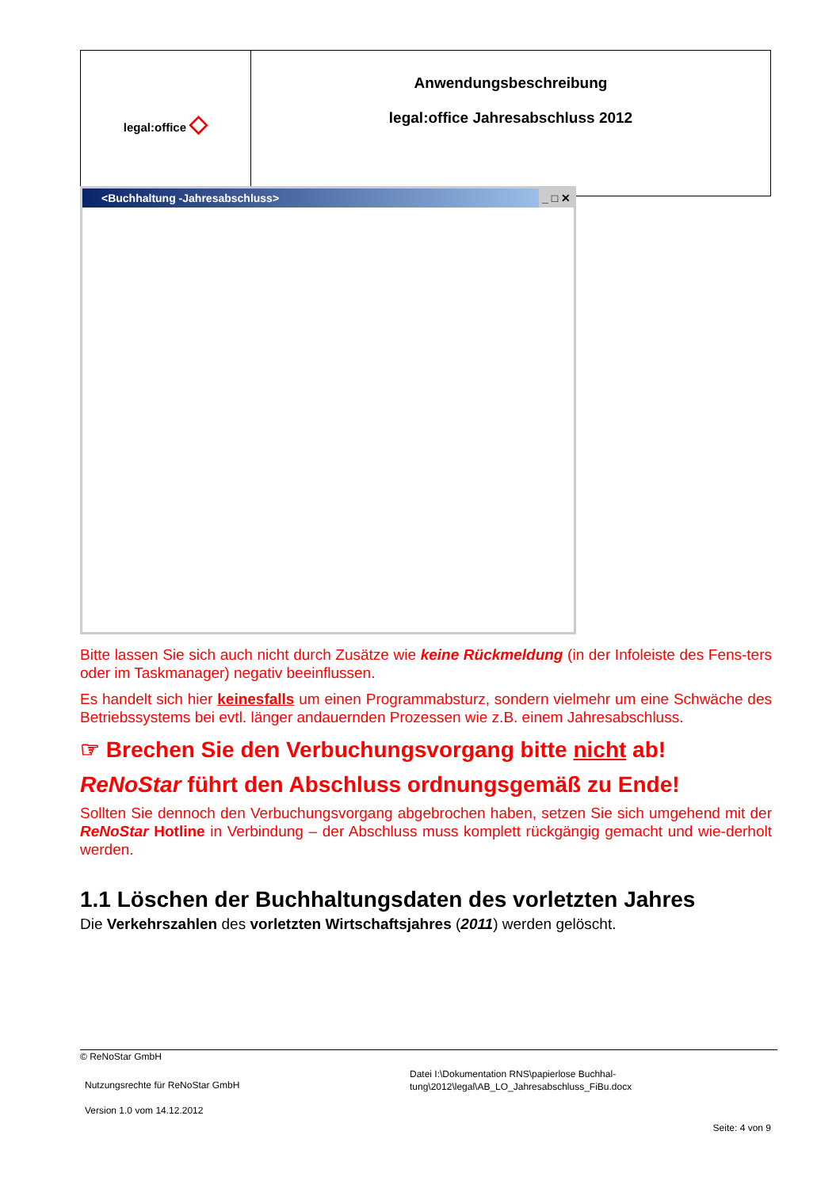| legal:office ◇ | Anwendungsbeschreibung legal:office Jahresabschluss 2012 |
<Buchhaltung -Jahresabschluss> _ □ ✕
Bitte lassen Sie sich auch nicht durch Zusätze wie keine Rückmeldung (in der Infoleiste des Fens-ters oder im Taskmanager) negativ beeinflussen.
Es handelt sich hier keinesfalls um einen Programmabsturz, sondern vielmehr um eine Schwäche des Betriebssystems bei evtl. länger andauernden Prozessen wie z.B. einem Jahresabschluss.
☞ Brechen Sie den Verbuchungsvorgang bitte nicht ab!
ReNoStar führt den Abschluss ordnungsgemäß zu Ende!
Sollten Sie dennoch den Verbuchungsvorgang abgebrochen haben, setzen Sie sich umgehend mit der ReNoStar Hotline in Verbindung – der Abschluss muss komplett rückgängig gemacht und wie-derholt werden.
1.1 Löschen der Buchhaltungsdaten des vorletzten Jahres
Die Verkehrszahlen des vorletzten Wirtschaftsjahres (2011) werden gelöscht.
© ReNoStar GmbH
Nutzungsrechte für ReNoStar GmbH
Version 1.0 vom 14.12.2012
Datei I:\Dokumentation RNS\papierlose Buchhal-
tung\2012\legal\AB_LO_Jahresabschluss_FiBu.docx
Seite: 4 von 9